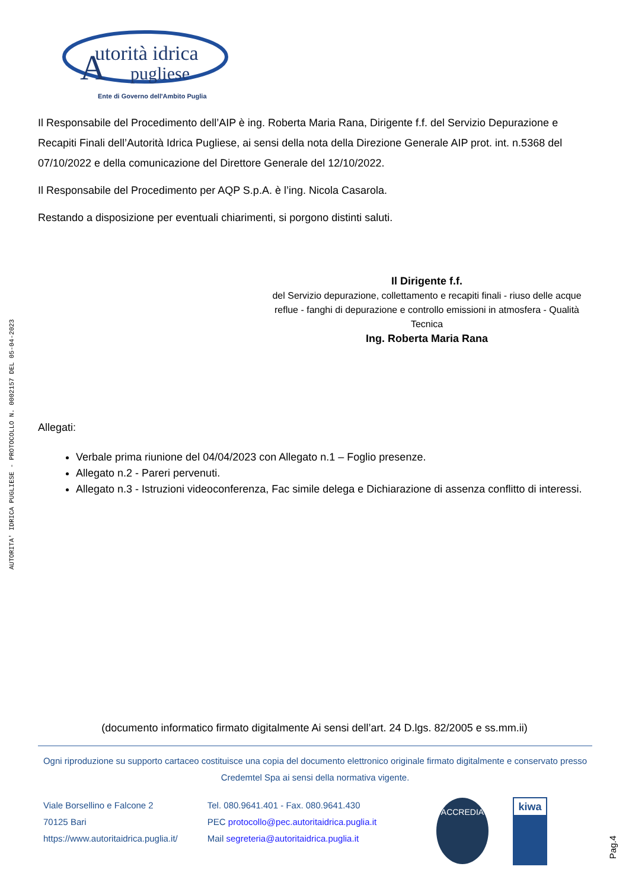AUTORITA' IDRICA PUGLIESE - PROTOCOLLO N. 0002157 DEL 05-04-2023
utorità idrica
pugliese
Ente di Governo dell'Ambito Puglia
A
Il Responsabile del Procedimento dell’AIP è ing. Roberta Maria Rana, Dirigente f.f. del Servizio Depurazione e Recapiti Finali dell’Autorità Idrica Pugliese, ai sensi della nota della Direzione Generale AIP prot. int. n.5368 del 07/10/2022 e della comunicazione del Direttore Generale del 12/10/2022.
Il Responsabile del Procedimento per AQP S.p.A. è l’ing. Nicola Casarola.
Restando a disposizione per eventuali chiarimenti, si porgono distinti saluti.
Il Dirigente f.f.
del Servizio depurazione, collettamento e recapiti finali - riuso delle acque reflue - fanghi di depurazione e controllo emissioni in atmosfera - Qualità Tecnica
Ing. Roberta Maria Rana
Allegati:
Verbale prima riunione del 04/04/2023 con Allegato n.1 – Foglio presenze.
Allegato n.2 - Pareri pervenuti.
Allegato n.3 - Istruzioni videoconferenza, Fac simile delega e Dichiarazione di assenza conflitto di interessi.
(documento informatico firmato digitalmente Ai sensi dell’art. 24 D.lgs. 82/2005 e ss.mm.ii)
Ogni riproduzione su supporto cartaceo costituisce una copia del documento elettronico originale firmato digitalmente e conservato presso Credemtel Spa ai sensi della normativa vigente.
Viale Borsellino e Falcone 2
70125 Bari
https://www.autoritaidrica.puglia.it/
Tel. 080.9641.401 - Fax. 080.9641.430
PEC protocollo@pec.autoritaidrica.puglia.it
Mail segreteria@autoritaidrica.puglia.it
ACCREDIA
kiwa
Pag.4